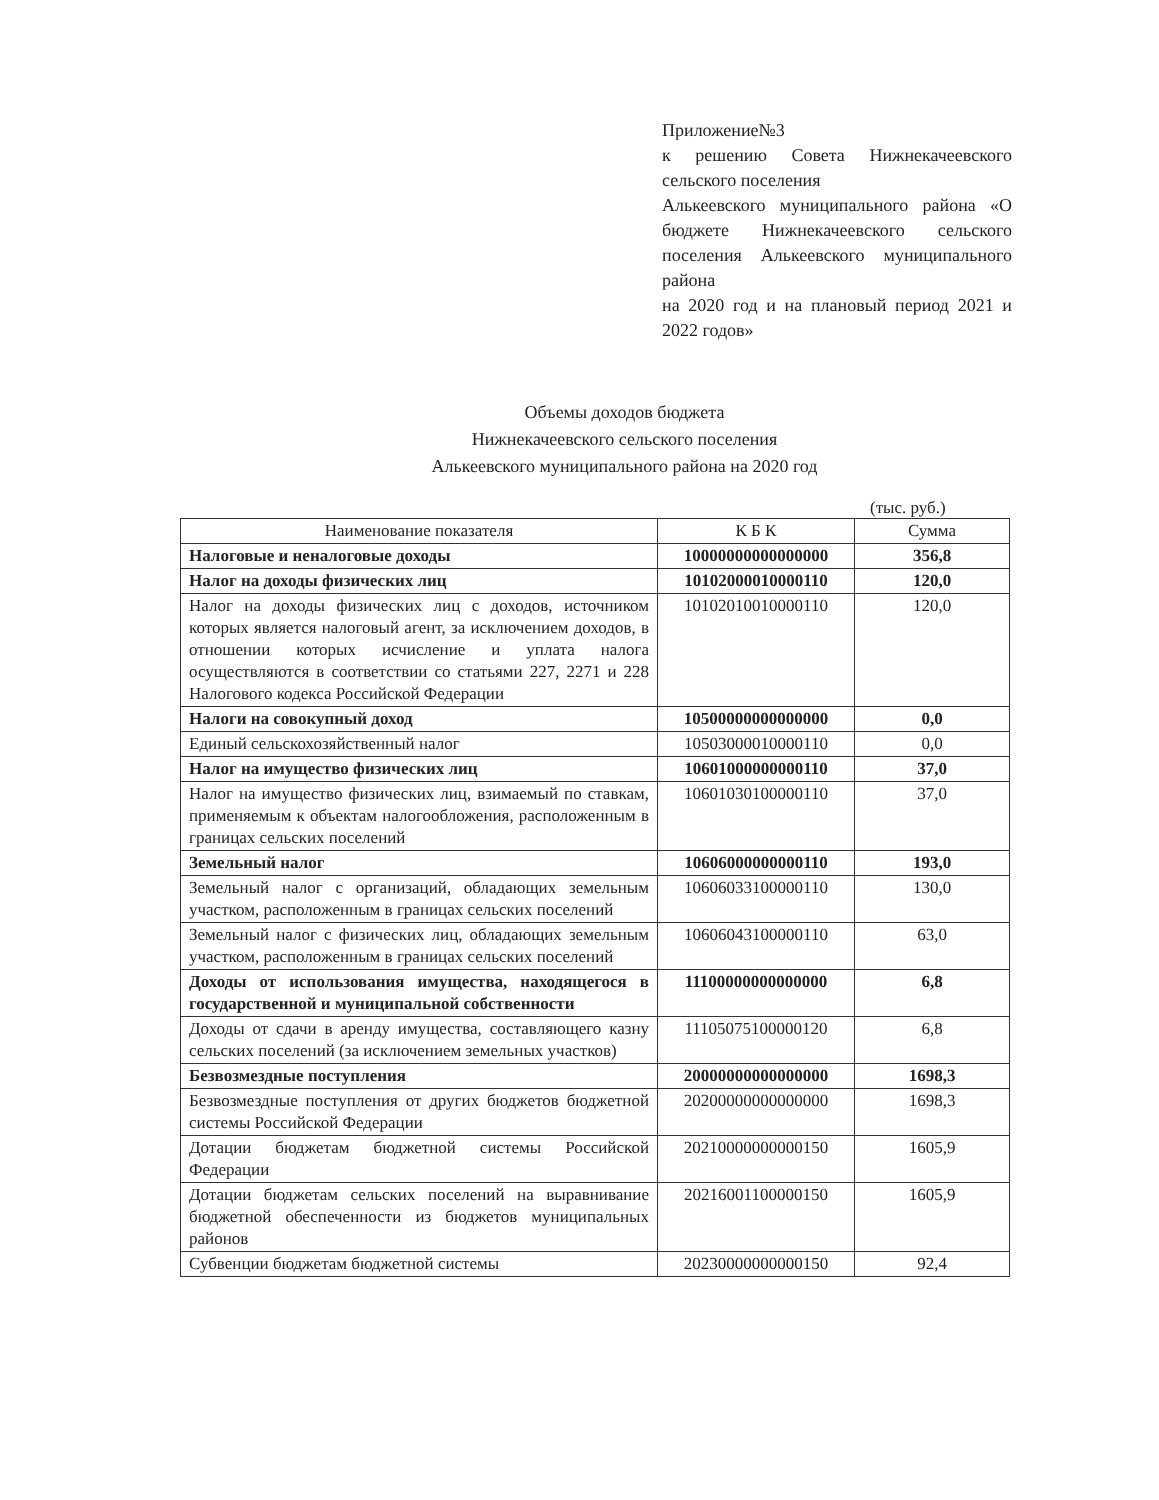Приложение№3
к решению Совета Нижнекачеевского сельского поселения
Алькеевского муниципального района «О бюджете Нижнекачеевского сельского поселения Алькеевского муниципального района
на 2020 год и на плановый период 2021 и 2022 годов»
Объемы доходов бюджета
Нижнекачеевского сельского поселения
Алькеевского муниципального района на 2020 год
(тыс. руб.)
| Наименование показателя | К Б К | Сумма |
| --- | --- | --- |
| Налоговые и неналоговые доходы | 10000000000000000 | 356,8 |
| Налог на доходы физических лиц | 10102000010000110 | 120,0 |
| Налог на доходы физических лиц с доходов, источником которых является налоговый агент, за исключением доходов, в отношении которых исчисление и уплата налога осуществляются в соответствии со статьями 227, 2271 и 228 Налогового кодекса Российской Федерации | 10102010010000110 | 120,0 |
| Налоги на совокупный доход | 10500000000000000 | 0,0 |
| Единый сельскохозяйственный налог | 10503000010000110 | 0,0 |
| Налог на имущество физических лиц | 10601000000000110 | 37,0 |
| Налог на имущество физических лиц, взимаемый по ставкам, применяемым к объектам налогообложения, расположенным в границах сельских поселений | 10601030100000110 | 37,0 |
| Земельный налог | 10606000000000110 | 193,0 |
| Земельный налог с организаций, обладающих земельным участком, расположенным в границах сельских поселений | 10606033100000110 | 130,0 |
| Земельный налог с физических лиц, обладающих земельным участком, расположенным в границах сельских поселений | 10606043100000110 | 63,0 |
| Доходы от использования имущества, находящегося в государственной и муниципальной собственности | 11100000000000000 | 6,8 |
| Доходы от сдачи в аренду имущества, составляющего казну сельских поселений (за исключением земельных участков) | 11105075100000120 | 6,8 |
| Безвозмездные поступления | 20000000000000000 | 1698,3 |
| Безвозмездные поступления от других бюджетов бюджетной системы Российской Федерации | 20200000000000000 | 1698,3 |
| Дотации бюджетам бюджетной системы Российской Федерации | 20210000000000150 | 1605,9 |
| Дотации бюджетам сельских поселений на выравнивание бюджетной обеспеченности из бюджетов муниципальных районов | 20216001100000150 | 1605,9 |
| Субвенции бюджетам бюджетной системы | 20230000000000150 | 92,4 |